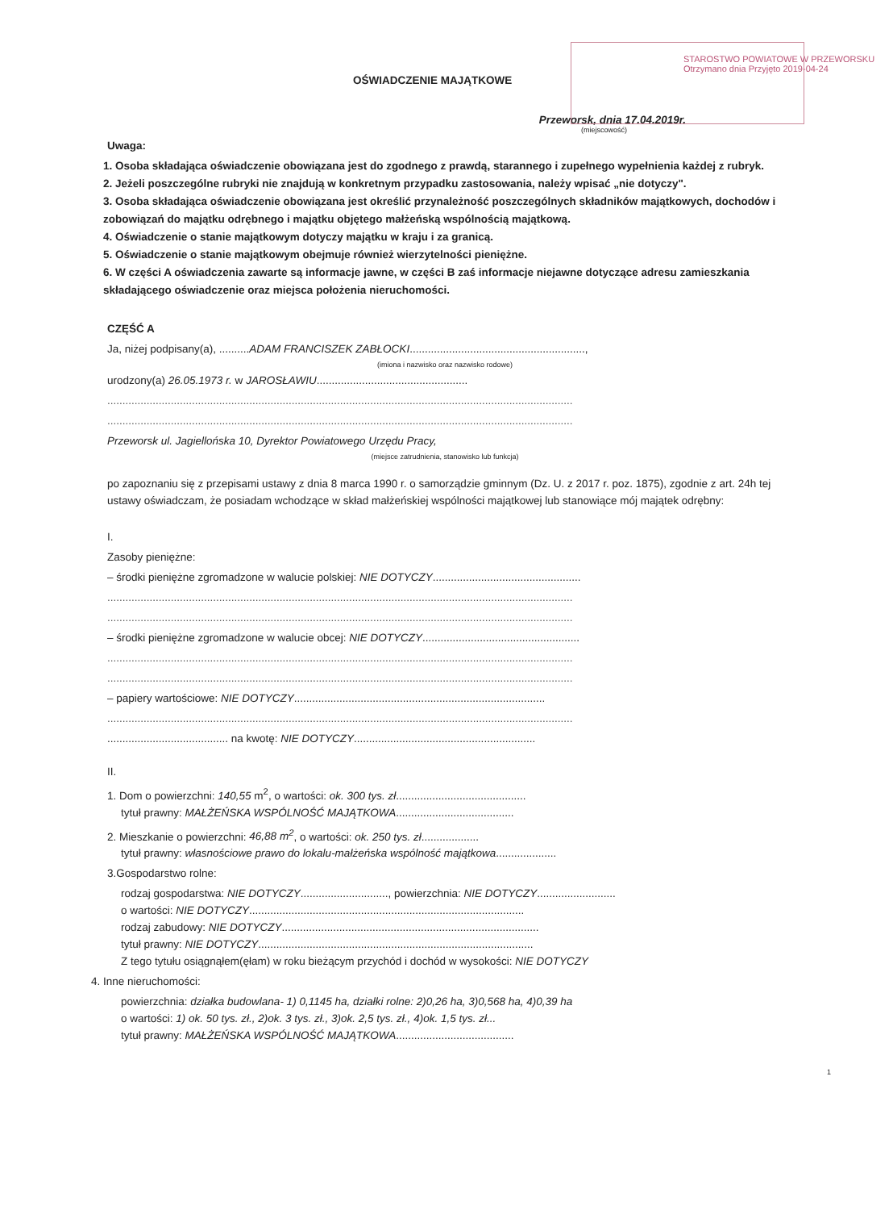OŚWIADCZENIE MAJĄTKOWE
STAROSTWO POWIATOWE W PRZEWORSKU Otrzymano dnia Przyjęto 2019-04-24
Przeworsk, dnia 17.04.2019r.
(miejscowość)
Uwaga:
1. Osoba składająca oświadczenie obowiązana jest do zgodnego z prawdą, starannego i zupełnego wypełnienia każdej z rubryk.
2. Jeżeli poszczególne rubryki nie znajdują w konkretnym przypadku zastosowania, należy wpisać „nie dotyczy".
3. Osoba składająca oświadczenie obowiązana jest określić przynależność poszczególnych składników majątkowych, dochodów i zobowiązań do majątku odrębnego i majątku objętego małżeńską wspólnością majątkową.
4. Oświadczenie o stanie majątkowym dotyczy majątku w kraju i za granicą.
5. Oświadczenie o stanie majątkowym obejmuje również wierzytelności pieniężne.
6. W części A oświadczenia zawarte są informacje jawne, w części B zaś informacje niejawne dotyczące adresu zamieszkania składającego oświadczenie oraz miejsca położenia nieruchomości.
CZĘŚĆ A
Ja, niżej podpisany(a), ..........ADAM FRANCISZEK ZABŁOCKI..........................................................,
(imiona i nazwisko oraz nazwisko rodowe)
urodzony(a) 26.05.1973 r. w JAROSŁAWIU..................................................
..........................................................................................................................................................
..........................................................................................................................................................
Przeworsk ul. Jagiellońska 10, Dyrektor Powiatowego Urzędu Pracy,
(miejsce zatrudnienia, stanowisko lub funkcja)
po zapoznaniu się z przepisami ustawy z dnia 8 marca 1990 r. o samorządzie gminnym (Dz. U. z 2017 r. poz. 1875), zgodnie z art. 24h tej ustawy oświadczam, że posiadam wchodzące w skład małżeńskiej wspólności majątkowej lub stanowiące mój majątek odrębny:
I.
Zasoby pieniężne:
– środki pieniężne zgromadzone w walucie polskiej: NIE DOTYCZY.................................................
..........................................................................................................................................................
..........................................................................................................................................................
– środki pieniężne zgromadzone w walucie obcej: NIE DOTYCZY....................................................
..........................................................................................................................................................
..........................................................................................................................................................
– papiery wartościowe: NIE DOTYCZY...................................................................................
..........................................................................................................................................................
........................................ na kwotę: NIE DOTYCZY............................................................
II.
1. Dom o powierzchni: 140,55 m<sup>2</sup>, o wartości: ok. 300 tys. zł...........................................
tytuł prawny: MAŁŻEŃSKA WSPÓLNOŚĆ MAJĄTKOWA.......................................
2. Mieszkanie o powierzchni: 46,88 m<sup>2</sup>, o wartości: ok. 250 tys. zł...................
tytuł prawny: własnościowe prawo do lokalu-małżeńska wspólność majątkowa....................
3.Gospodarstwo rolne:
rodzaj gospodarstwa: NIE DOTYCZY............................., powierzchnia: NIE DOTYCZY..........................
o wartości: NIE DOTYCZY...........................................................................................
rodzaj zabudowy: NIE DOTYCZY.....................................................................................
tytuł prawny: NIE DOTYCZY...........................................................................................
Z tego tytułu osiągnąłem(ęłam) w roku bieżącym przychód i dochód w wysokości: NIE DOTYCZY
4. Inne nieruchomości:
powierzchnia: działka budowlana- 1) 0,1145 ha, działki rolne: 2)0,26 ha, 3)0,568 ha, 4)0,39 ha
o wartości: 1) ok. 50 tys. zł., 2)ok. 3 tys. zł., 3)ok. 2,5 tys. zł., 4)ok. 1,5 tys. zł...
tytuł prawny: MAŁŻEŃSKA WSPÓLNOŚĆ MAJĄTKOWA.......................................
1